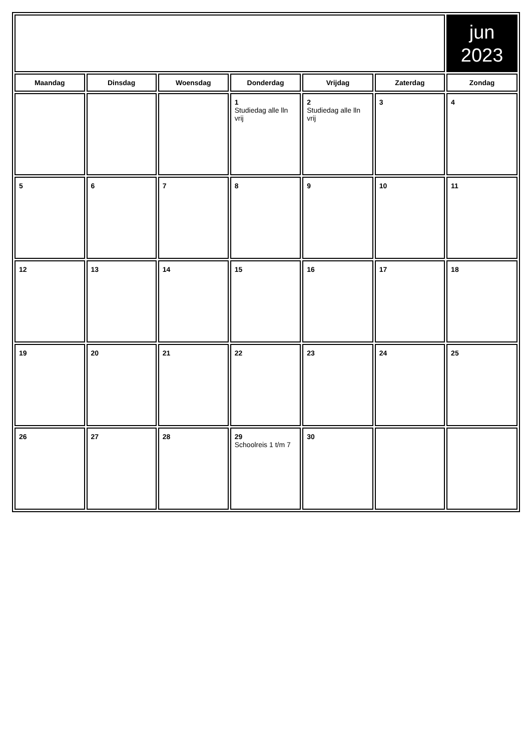| | | | | | | jun 2023 |
| Maandag | Dinsdag | Woensdag | Donderdag | Vrijdag | Zaterdag | Zondag |
| | | | 1 Studiedag alle lln vrij | 2 Studiedag alle lln vrij | 3 | 4 |
| 5 | 6 | 7 | 8 | 9 | 10 | 11 |
| 12 | 13 | 14 | 15 | 16 | 17 | 18 |
| 19 | 20 | 21 | 22 | 23 | 24 | 25 |
| 26 | 27 | 28 | 29 Schoolreis 1 t/m 7 | 30 | | |